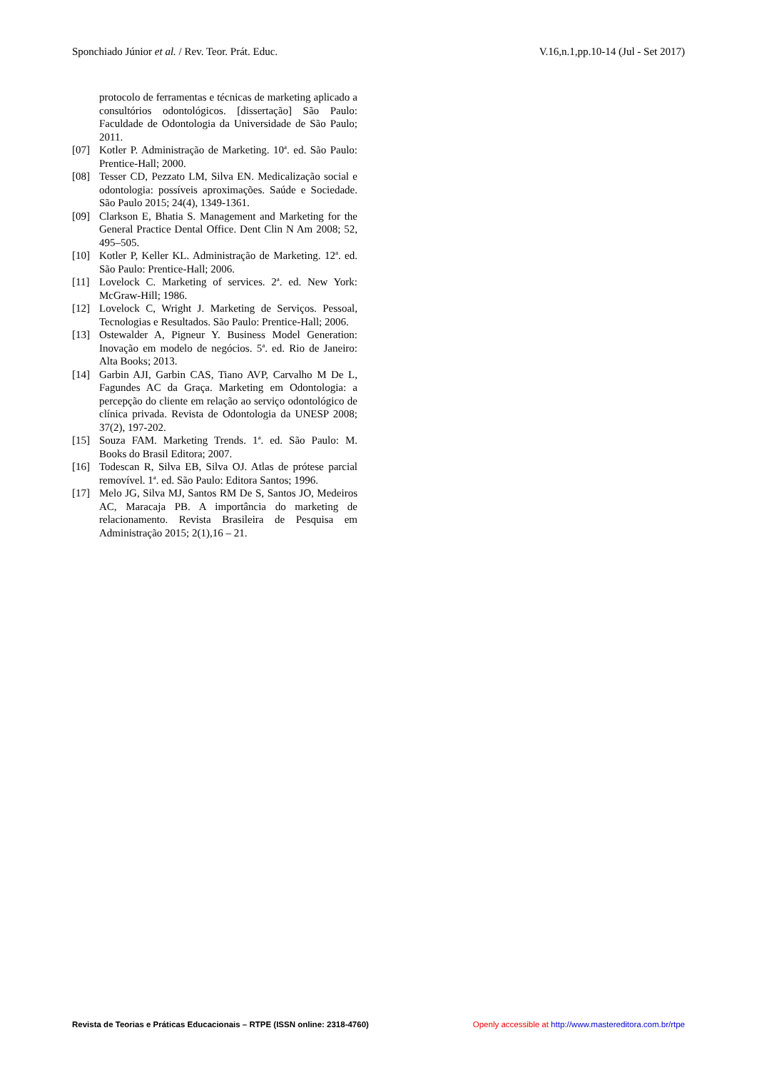Sponchiado Júnior et al. / Rev. Teor. Prát. Educ. V.16,n.1,pp.10-14 (Jul - Set 2017)
protocolo de ferramentas e técnicas de marketing aplicado a consultórios odontológicos. [dissertação] São Paulo: Faculdade de Odontologia da Universidade de São Paulo; 2011.
[07] Kotler P. Administração de Marketing. 10<sup>a</sup>. ed. São Paulo: Prentice-Hall; 2000.
[08] Tesser CD, Pezzato LM, Silva EN. Medicalização social e odontologia: possíveis aproximações. Saúde e Sociedade. São Paulo 2015; 24(4), 1349-1361.
[09] Clarkson E, Bhatia S. Management and Marketing for the General Practice Dental Office. Dent Clin N Am 2008; 52, 495–505.
[10] Kotler P, Keller KL. Administração de Marketing. 12<sup>a</sup>. ed. São Paulo: Prentice-Hall; 2006.
[11] Lovelock C. Marketing of services. 2<sup>a</sup>. ed. New York: McGraw-Hill; 1986.
[12] Lovelock C, Wright J. Marketing de Serviços. Pessoal, Tecnologias e Resultados. São Paulo: Prentice-Hall; 2006.
[13] Ostewalder A, Pigneur Y. Business Model Generation: Inovação em modelo de negócios. 5<sup>a</sup>. ed. Rio de Janeiro: Alta Books; 2013.
[14] Garbin AJI, Garbin CAS, Tiano AVP, Carvalho M De L, Fagundes AC da Graça. Marketing em Odontologia: a percepção do cliente em relação ao serviço odontológico de clínica privada. Revista de Odontologia da UNESP 2008; 37(2), 197-202.
[15] Souza FAM. Marketing Trends. 1<sup>a</sup>. ed. São Paulo: M. Books do Brasil Editora; 2007.
[16] Todescan R, Silva EB, Silva OJ. Atlas de prótese parcial removível. 1<sup>a</sup>. ed. São Paulo: Editora Santos; 1996.
[17] Melo JG, Silva MJ, Santos RM De S, Santos JO, Medeiros AC, Maracaja PB. A importância do marketing de relacionamento. Revista Brasileira de Pesquisa em Administração 2015; 2(1),16 – 21.
Revista de Teorias e Práticas Educacionais – RTPE (ISSN online: 2318-4760) Openly accessible at http://www.mastereditora.com.br/rtpe